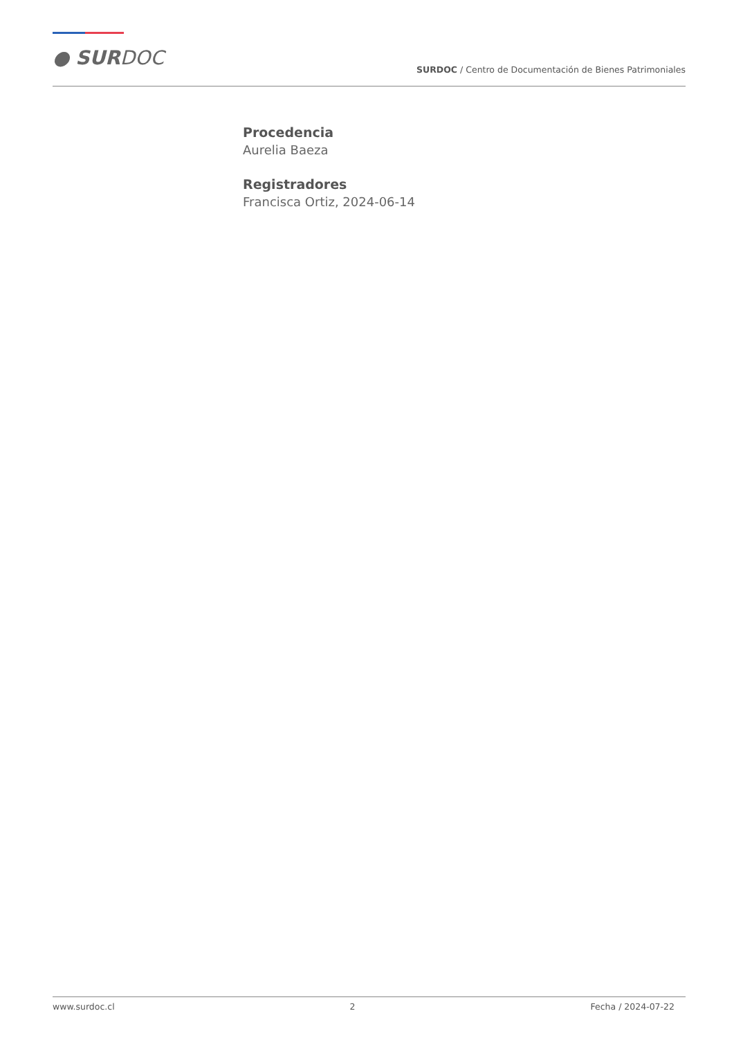● SURDOC
SURDOC / Centro de Documentación de Bienes Patrimoniales
Procedencia
Aurelia Baeza
Registradores
Francisca Ortiz, 2024-06-14
www.surdoc.cl 2 Fecha / 2024-07-22